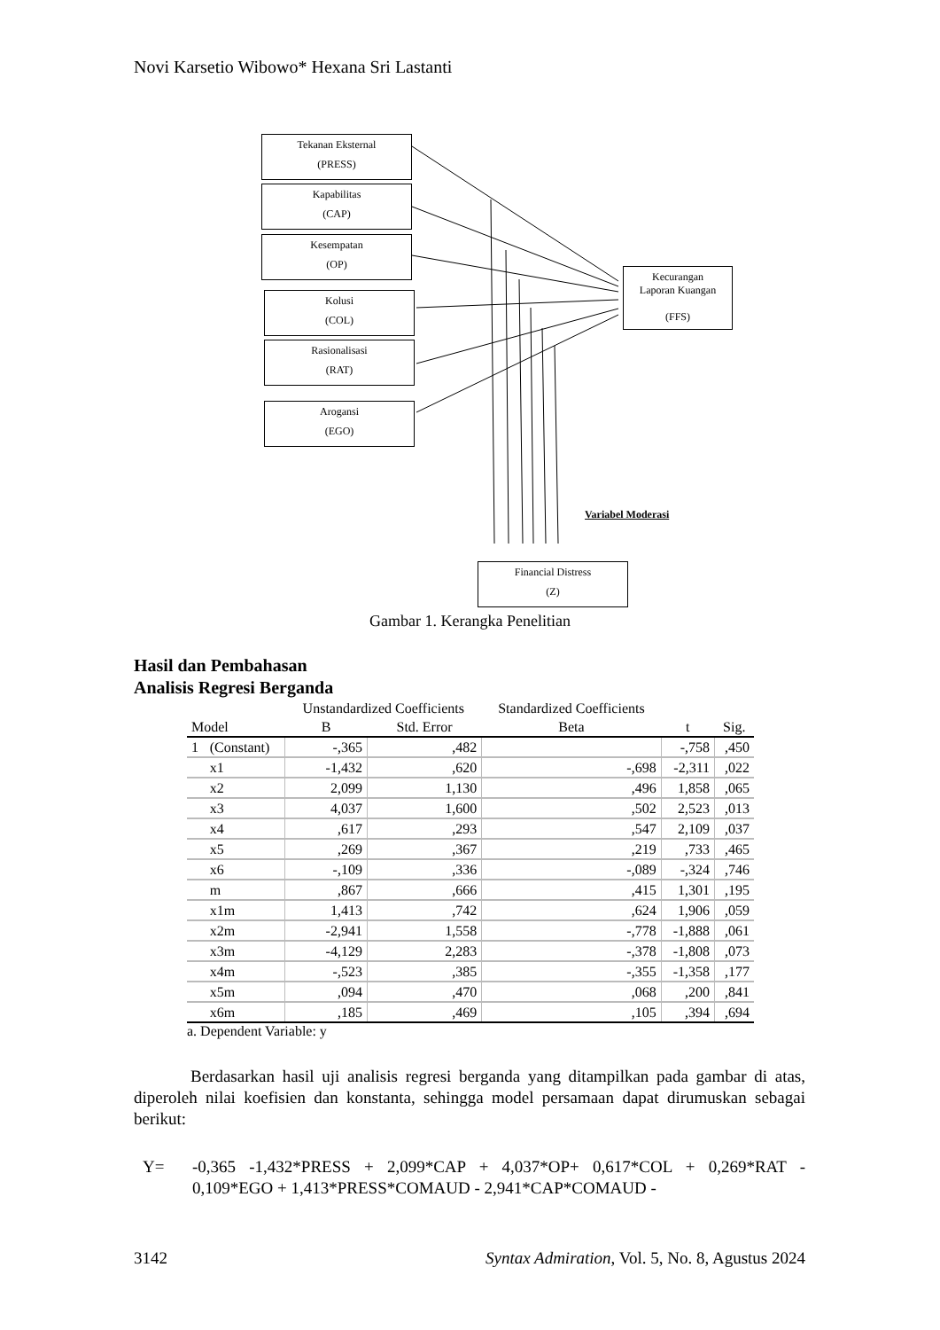Novi Karsetio Wibowo* Hexana Sri Lastanti
Tekanan Eksternal
(PRESS)
Kapabilitas
(CAP)
Kesempatan
(OP)
Kolusi
(COL)
Rasionalisasi
(RAT)
Arogansi
(EGO)
Kecurangan
Laporan Kuangan
(FFS)
Variabel Moderasi
Financial Distress
(Z)
Gambar 1. Kerangka Penelitian
Hasil dan Pembahasan
Analisis Regresi Berganda
| | | Unstandardized Coefficients | | Standardized Coefficients | | |
| --- | --- | --- | --- | --- | --- | --- |
| Model | | B | Std. Error | Beta | t | Sig. |
| 1 | (Constant) | -,365 | ,482 | | -,758 | ,450 |
| | x1 | -1,432 | ,620 | -,698 | -2,311 | ,022 |
| | x2 | 2,099 | 1,130 | ,496 | 1,858 | ,065 |
| | x3 | 4,037 | 1,600 | ,502 | 2,523 | ,013 |
| | x4 | ,617 | ,293 | ,547 | 2,109 | ,037 |
| | x5 | ,269 | ,367 | ,219 | ,733 | ,465 |
| | x6 | -,109 | ,336 | -,089 | -,324 | ,746 |
| | m | ,867 | ,666 | ,415 | 1,301 | ,195 |
| | x1m | 1,413 | ,742 | ,624 | 1,906 | ,059 |
| | x2m | -2,941 | 1,558 | -,778 | -1,888 | ,061 |
| | x3m | -4,129 | 2,283 | -,378 | -1,808 | ,073 |
| | x4m | -,523 | ,385 | -,355 | -1,358 | ,177 |
| | x5m | ,094 | ,470 | ,068 | ,200 | ,841 |
| | x6m | ,185 | ,469 | ,105 | ,394 | ,694 |
a. Dependent Variable: y
Berdasarkan hasil uji analisis regresi berganda yang ditampilkan pada gambar di atas, diperoleh nilai koefisien dan konstanta, sehingga model persamaan dapat dirumuskan sebagai berikut:
Y= -0,365 -1,432*PRESS + 2,099*CAP + 4,037*OP+ 0,617*COL + 0,269*RAT - 0,109*EGO + 1,413*PRESS*COMAUD - 2,941*CAP*COMAUD -
3142 Syntax Admiration, Vol. 5, No. 8, Agustus 2024